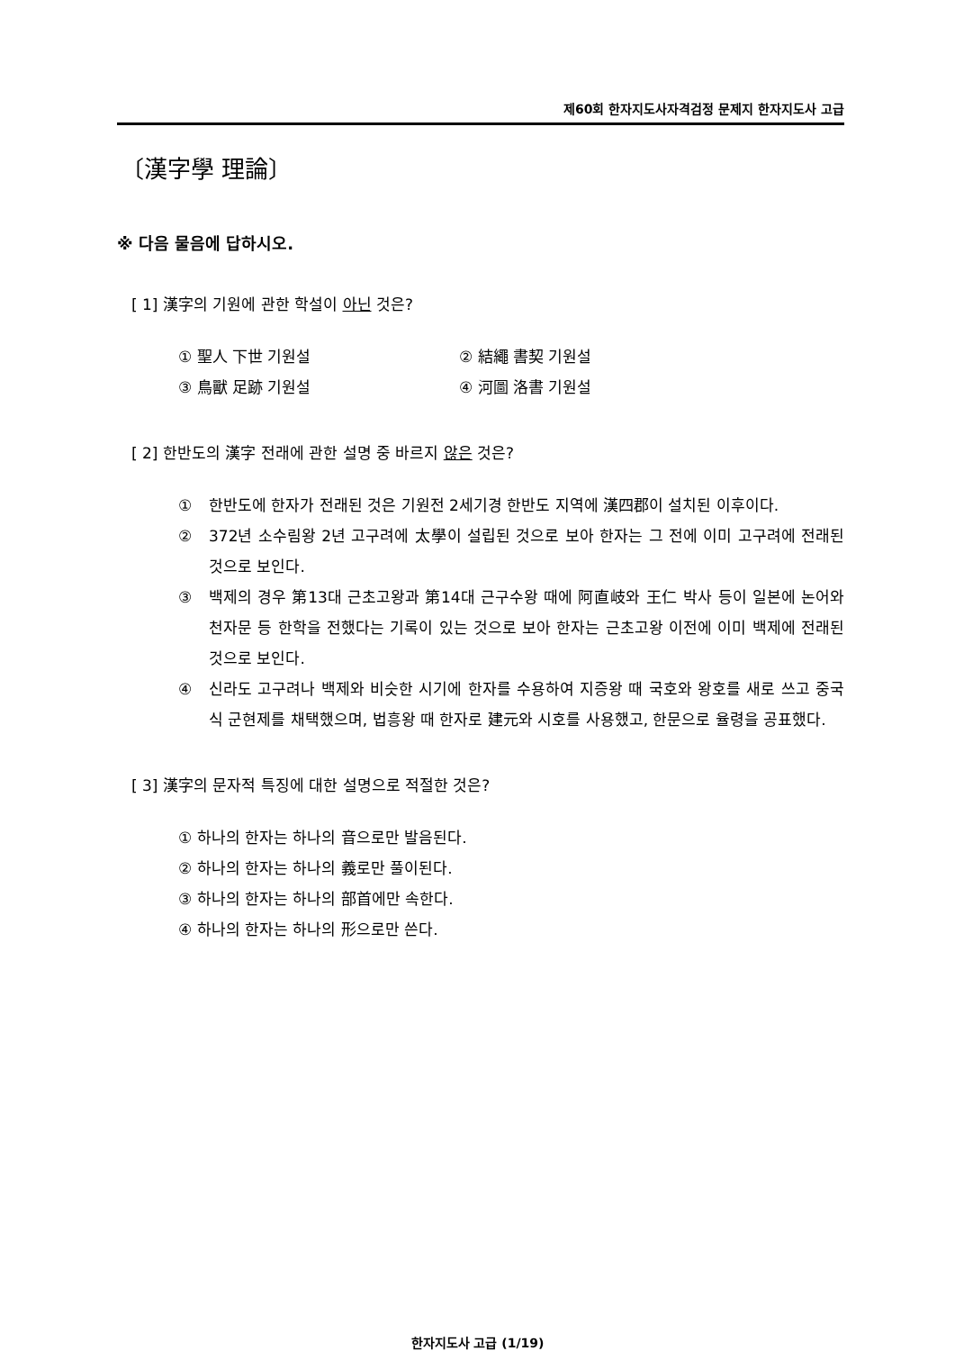제60회 한자지도사자격검정 문제지 한자지도사 고급
〔漢字學 理論〕
※ 다음 물음에 답하시오.
[ 1] 漢字의 기원에 관한 학설이 아닌 것은?
① 聖人 下世 기원설
② 結繩 書契 기원설
③ 鳥獸 足跡 기원설
④ 河圖 洛書 기원설
[ 2] 한반도의 漢字 전래에 관한 설명 중 바르지 않은 것은?
① 한반도에 한자가 전래된 것은 기원전 2세기경 한반도 지역에 漢四郡이 설치된 이후이다.
② 372년 소수림왕 2년 고구려에 太學이 설립된 것으로 보아 한자는 그 전에 이미 고구려에 전래된 것으로 보인다.
③ 백제의 경우 第13대 근초고왕과 第14대 근구수왕 때에 阿直岐와 王仁 박사 등이 일본에 논어와 천자문 등 한학을 전했다는 기록이 있는 것으로 보아 한자는 근초고왕 이전에 이미 백제에 전래된 것으로 보인다.
④ 신라도 고구려나 백제와 비슷한 시기에 한자를 수용하여 지증왕 때 국호와 왕호를 새로 쓰고 중국식 군현제를 채택했으며, 법흥왕 때 한자로 建元와 시호를 사용했고, 한문으로 율령을 공표했다.
[ 3] 漢字의 문자적 특징에 대한 설명으로 적절한 것은?
① 하나의 한자는 하나의 音으로만 발음된다.
② 하나의 한자는 하나의 義로만 풀이된다.
③ 하나의 한자는 하나의 部首에만 속한다.
④ 하나의 한자는 하나의 形으로만 쓴다.
한자지도사 고급 (1/19)